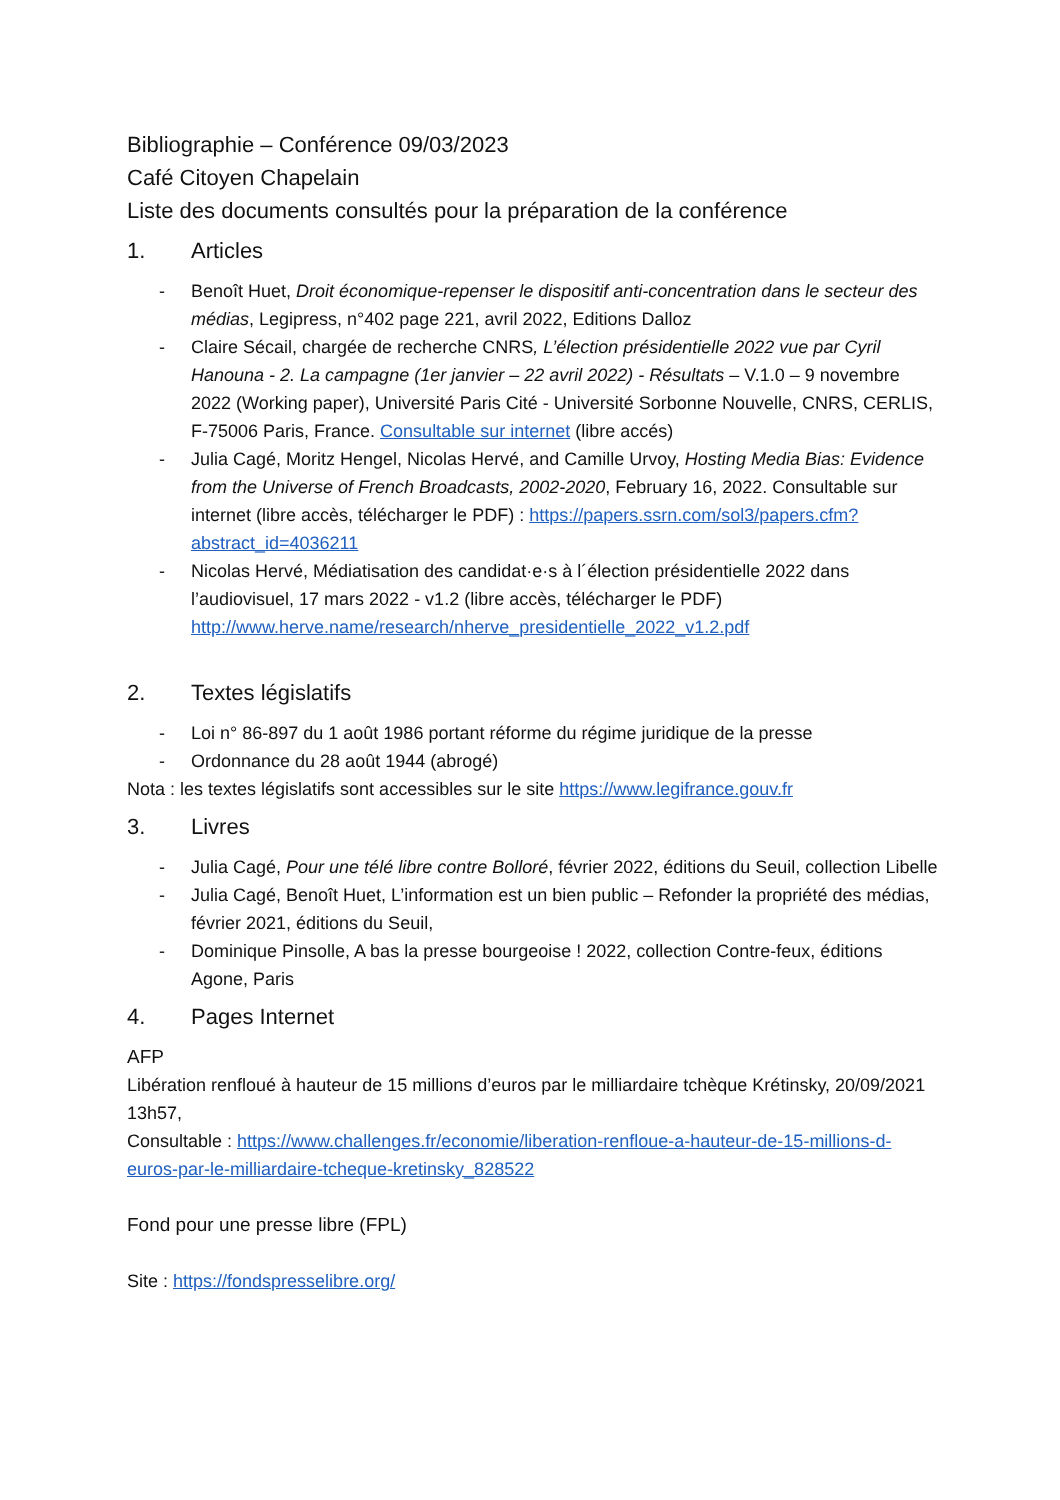Bibliographie – Conférence 09/03/2023
Café Citoyen Chapelain
Liste des documents consultés pour la préparation de la conférence
1. Articles
- Benoît Huet, Droit économique-repenser le dispositif anti-concentration dans le secteur des médias, Legipress, n°402 page 221, avril 2022, Editions Dalloz
- Claire Sécail, chargée de recherche CNRS, L’élection présidentielle 2022 vue par Cyril Hanouna - 2. La campagne (1er janvier – 22 avril 2022) - Résultats – V.1.0 – 9 novembre 2022 (Working paper), Université Paris Cité - Université Sorbonne Nouvelle, CNRS, CERLIS, F-75006 Paris, France. Consultable sur internet (libre accés)
- Julia Cagé, Moritz Hengel, Nicolas Hervé, and Camille Urvoy, Hosting Media Bias: Evidence from the Universe of French Broadcasts, 2002-2020, February 16, 2022. Consultable sur internet (libre accès, télécharger le PDF) : https://papers.ssrn.com/sol3/papers.cfm?abstract_id=4036211
- Nicolas Hervé, Médiatisation des candidat·e·s à l´élection présidentielle 2022 dans l’audiovisuel, 17 mars 2022 - v1.2 (libre accès, télécharger le PDF) http://www.herve.name/research/nherve_presidentielle_2022_v1.2.pdf
2. Textes législatifs
- Loi n° 86-897 du 1 août 1986 portant réforme du régime juridique de la presse
- Ordonnance du 28 août 1944 (abrogé)
Nota : les textes législatifs sont accessibles sur le site https://www.legifrance.gouv.fr
3. Livres
- Julia Cagé, Pour une télé libre contre Bolloré, février 2022, éditions du Seuil, collection Libelle
- Julia Cagé, Benoît Huet, L’information est un bien public – Refonder la propriété des médias, février 2021, éditions du Seuil,
- Dominique Pinsolle, A bas la presse bourgeoise ! 2022, collection Contre-feux, éditions Agone, Paris
4. Pages Internet
AFP
Libération renfloué à hauteur de 15 millions d’euros par le milliardaire tchèque Krétinsky, 20/09/2021 13h57,
Consultable : https://www.challenges.fr/economie/liberation-renfloue-a-hauteur-de-15-millions-d-euros-par-le-milliardaire-tcheque-kretinsky_828522
Fond pour une presse libre (FPL)
Site : https://fondspresselibre.org/